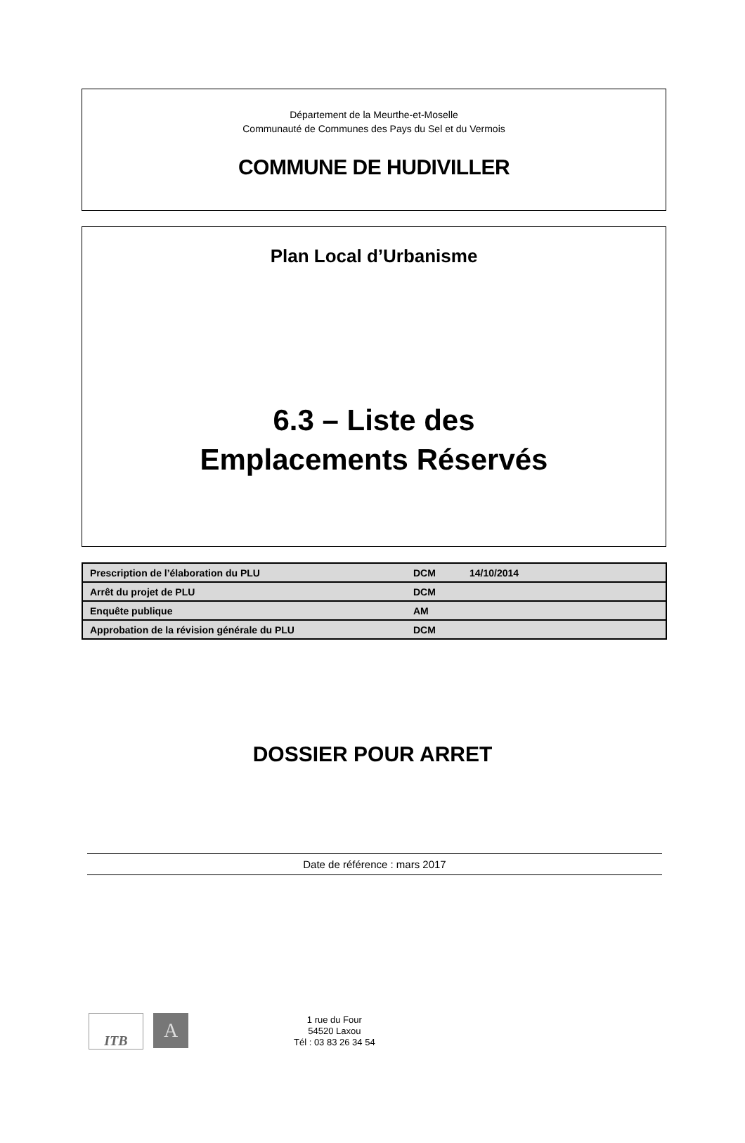Département de la Meurthe-et-Moselle
Communauté de Communes des Pays du Sel et du Vermois
COMMUNE DE HUDIVILLER
Plan Local d’Urbanisme
6.3 – Liste des
Emplacements Réservés
| Prescription de l’élaboration du PLU | DCM | 14/10/2014 |
| Arrêt du projet de PLU | DCM | |
| Enquête publique | AM | |
| Approbation de la révision générale du PLU | DCM | |
DOSSIER POUR ARRET
Date de référence : mars 2017
ITB
A
1 rue du Four
54520 Laxou
Tél : 03 83 26 34 54